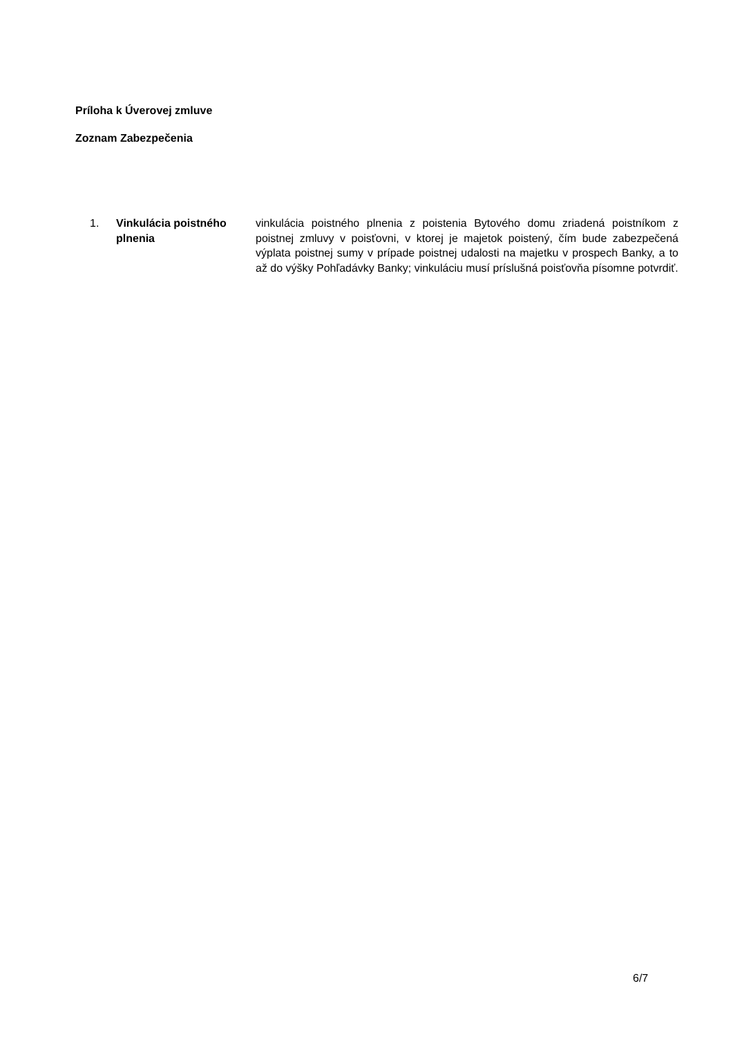Príloha k Úverovej zmluve
Zoznam Zabezpečenia
1. Vinkulácia poistného plnenia
vinkulácia poistného plnenia z poistenia Bytového domu zriadená poistníkom z poistnej zmluvy v poisťovni, v ktorej je majetok poistený, čím bude zabezpečená výplata poistnej sumy v prípade poistnej udalosti na majetku v prospech Banky, a to až do výšky Pohľadávky Banky; vinkuláciu musí príslušná poisťovňa písomne potvrdiť.
6/7